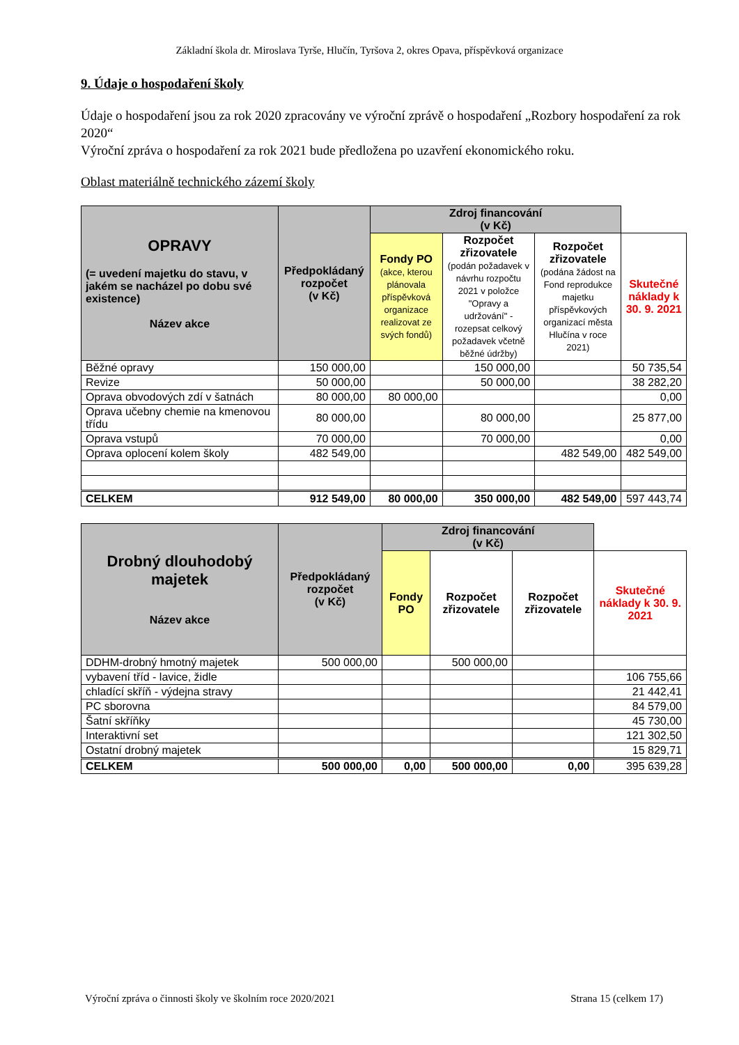Základní škola dr. Miroslava Tyrše, Hlučín, Tyršova 2, okres Opava, příspěvková organizace
9. Údaje o hospodaření školy
Údaje o hospodaření jsou za rok 2020 zpracovány ve výroční zprávě o hospodaření „Rozbory hospodaření za rok 2020“
Výroční zpráva o hospodaření za rok 2021 bude předložena po uzavření ekonomického roku.
Oblast materiálně technického zázemí školy
| OPRAVY (= uvedení majetku do stavu, v jakém se nacházel po dobu své existence) Název akce | Předpokládaný rozpočet (v Kč) | Zdroj financování (v Kč) | | | |
| --- | --- | --- | --- | --- | --- |
| | | Fondy PO (akce, kterou plánovala příspěvková organizace realizovat ze svých fondů) | Rozpočet zřizovatele (podán požadavek v návrhu rozpočtu 2021 v položce "Opravy a udržování" - rozepsat celkový požadavek včetně běžné údržby) | Rozpočet zřizovatele (podána žádost na Fond reprodukce majetku příspěvkových organizací města Hlučína v roce 2021) | Skutečné náklady k 30. 9. 2021 |
| Běžné opravy | 150 000,00 | | 150 000,00 | | 50 735,54 |
| Revize | 50 000,00 | | 50 000,00 | | 38 282,20 |
| Oprava obvodových zdí v šatnách | 80 000,00 | 80 000,00 | | | 0,00 |
| Oprava učebny chemie na kmenovou třídu | 80 000,00 | | 80 000,00 | | 25 877,00 |
| Oprava vstupů | 70 000,00 | | 70 000,00 | | 0,00 |
| Oprava oplocení kolem školy | 482 549,00 | | | 482 549,00 | 482 549,00 |
| CELKEM | 912 549,00 | 80 000,00 | 350 000,00 | 482 549,00 | 597 443,74 |
| Drobný dlouhodobý majetek Název akce | Předpokládaný rozpočet (v Kč) | Zdroj financování (v Kč) | | | |
| --- | --- | --- | --- | --- | --- |
| | | Fondy PO | Rozpočet zřizovatele | Rozpočet zřizovatele | Skutečné náklady k 30. 9. 2021 |
| DDHM-drobný hmotný majetek | 500 000,00 | | 500 000,00 | | |
| vybavení tříd - lavice, židle | | | | | 106 755,66 |
| chladící skříň - výdejna stravy | | | | | 21 442,41 |
| PC sborovna | | | | | 84 579,00 |
| Šatní skříňky | | | | | 45 730,00 |
| Interaktivní set | | | | | 121 302,50 |
| Ostatní drobný majetek | | | | | 15 829,71 |
| CELKEM | 500 000,00 | 0,00 | 500 000,00 | 0,00 | 395 639,28 |
Výroční zpráva o činnosti školy ve školním roce 2020/2021 Strana 15 (celkem 17)